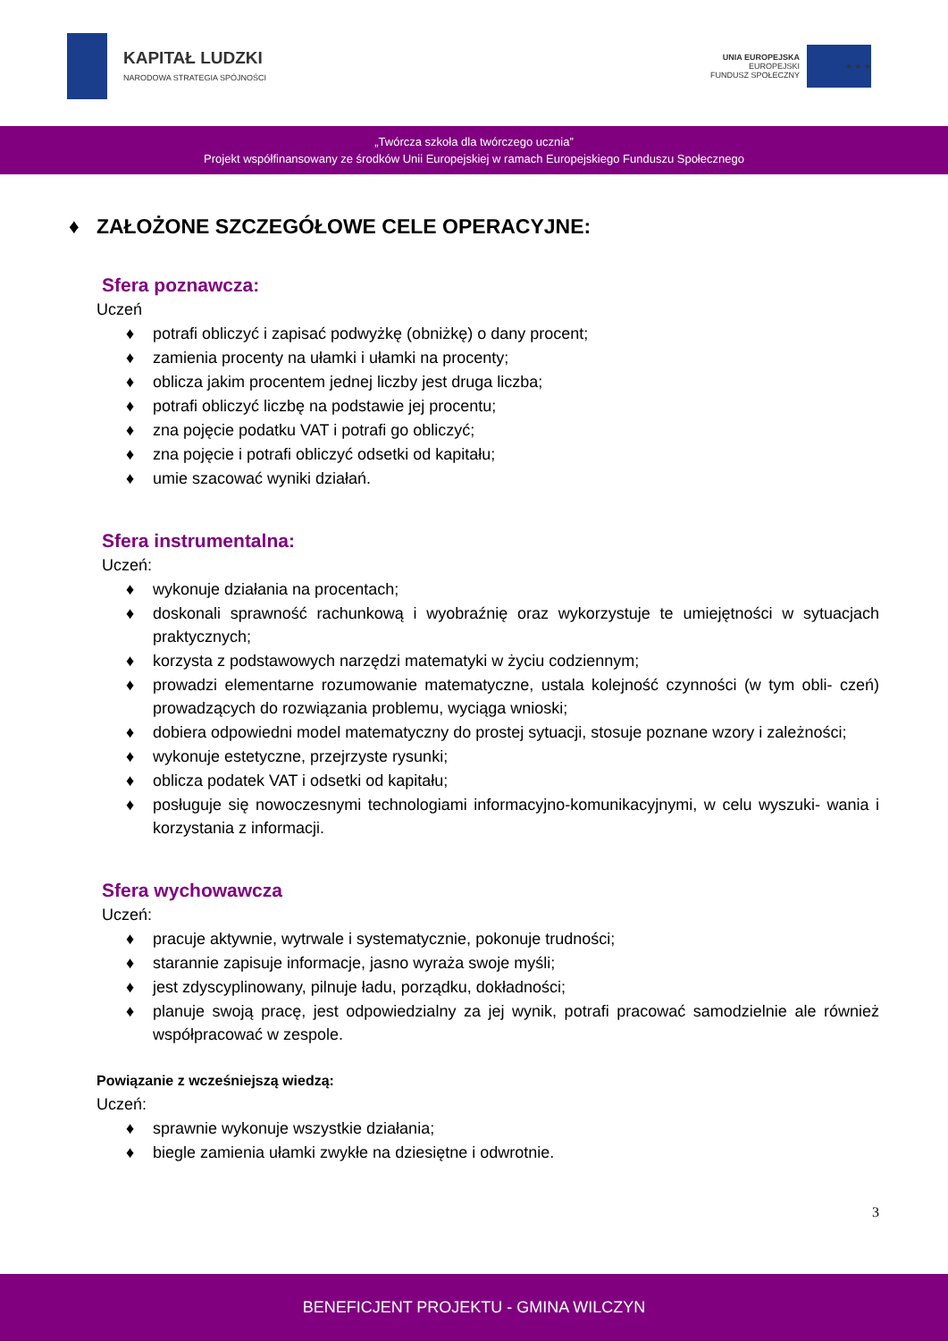KAPITAŁ LUDZKI
NARODOWA STRATEGIA SPÓJNOŚCI
UNIA EUROPEJSKA
EUROPEJSKI
FUNDUSZ SPOŁECZNY
★ ★ ★
„Twórcza szkoła dla twórczego ucznia”
Projekt współfinansowany ze środków Unii Europejskiej w ramach Europejskiego Funduszu Społecznego
♦ ZAŁOŻONE SZCZEGÓŁOWE CELE OPERACYJNE:
Sfera poznawcza:
Uczeń
♦ potrafi obliczyć i zapisać podwyżkę (obniżkę) o dany procent;
♦ zamienia procenty na ułamki i ułamki na procenty;
♦ oblicza jakim procentem jednej liczby jest druga liczba;
♦ potrafi obliczyć liczbę na podstawie jej procentu;
♦ zna pojęcie podatku VAT i potrafi go obliczyć;
♦ zna pojęcie i potrafi obliczyć odsetki od kapitału;
♦ umie szacować wyniki działań.
Sfera instrumentalna:
Uczeń:
♦ wykonuje działania na procentach;
♦ doskonali sprawność rachunkową i wyobraźnię oraz wykorzystuje te umiejętności w sytuacjach praktycznych;
♦ korzysta z podstawowych narzędzi matematyki w życiu codziennym;
♦ prowadzi elementarne rozumowanie matematyczne, ustala kolejność czynności (w tym obli- czeń) prowadzących do rozwiązania problemu, wyciąga wnioski;
♦ dobiera odpowiedni model matematyczny do prostej sytuacji, stosuje poznane wzory i zależności;
♦ wykonuje estetyczne, przejrzyste rysunki;
♦ oblicza podatek VAT i odsetki od kapitału;
♦ posługuje się nowoczesnymi technologiami informacyjno-komunikacyjnymi, w celu wyszuki- wania i korzystania z informacji.
Sfera wychowawcza
Uczeń:
♦ pracuje aktywnie, wytrwale i systematycznie, pokonuje trudności;
♦ starannie zapisuje informacje, jasno wyraża swoje myśli;
♦ jest zdyscyplinowany, pilnuje ładu, porządku, dokładności;
♦ planuje swoją pracę, jest odpowiedzialny za jej wynik, potrafi pracować samodzielnie ale również współpracować w zespole.
Powiązanie z wcześniejszą wiedzą:
Uczeń:
♦ sprawnie wykonuje wszystkie działania;
♦ biegle zamienia ułamki zwykłe na dziesiętne i odwrotnie.
3
BENEFICJENT PROJEKTU - GMINA WILCZYN